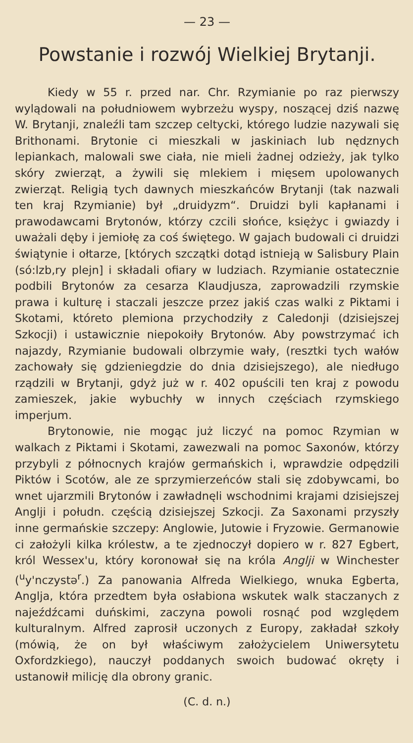— 23 —
Powstanie i rozwój Wielkiej Brytanji.
Kiedy w 55 r. przed nar. Chr. Rzymianie po raz pierwszy wylądowali na południowem wybrzeżu wyspy, noszącej dziś nazwę W. Brytanji, znaleźli tam szczep celtycki, którego ludzie nazywali się Brithonami. Brytonie ci mieszkali w jaskiniach lub nędznych lepiankach, malowali swe ciała, nie mieli żadnej odzieży, jak tylko skóry zwierząt, a żywili się mlekiem i mięsem upolowanych zwierząt. Religią tych dawnych mieszkańców Brytanji (tak nazwali ten kraj Rzymianie) był „druidyzm“. Druidzi byli kapłanami i prawodawcami Brytonów, którzy czcili słońce, księżyc i gwiazdy i uważali dęby i jemiołę za coś świętego. W gajach budowali ci druidzi świątynie i ołtarze, [których szczątki dotąd istnieją w Salisbury Plain (só:lzb,ry plejn] i składali ofiary w ludziach. Rzymianie ostatecznie podbili Brytonów za cesarza Klaudjusza, zaprowadzili rzymskie prawa i kulturę i staczali jeszcze przez jakiś czas walki z Piktami i Skotami, któreto plemiona przychodziły z Caledonji (dzisiejszej Szkocji) i ustawicznie niepokoiły Brytonów. Aby powstrzymać ich najazdy, Rzymianie budowali olbrzymie wały, (resztki tych wałów zachowały się gdzieniegdzie do dnia dzisiejszego), ale niedługo rządzili w Brytanji, gdyż już w r. 402 opuścili ten kraj z powodu zamieszek, jakie wybuchły w innych częściach rzymskiego imperjum.
Brytonowie, nie mogąc już liczyć na pomoc Rzymian w walkach z Piktami i Skotami, zawezwali na pomoc Saxonów, którzy przybyli z północnych krajów germańskich i, wprawdzie odpędzili Piktów i Scotów, ale ze sprzymierzeńców stali się zdobywcami, bo wnet ujarzmili Brytonów i zawładnęli wschodnimi krajami dzisiejszej Anglji i połudn. częścią dzisiejszej Szkocji. Za Saxonami przyszły inne germańskie szczepy: Anglowie, Jutowie i Fryzowie. Germanowie ci założyli kilka królestw, a te zjednoczył dopiero w r. 827 Egbert, król Wessex'u, który koronował się na króla Anglji w Winchester (<sup>u</sup>y'nczystə<sup>r</sup>.) Za panowania Alfreda Wielkiego, wnuka Egberta, Anglja, która przedtem była osłabiona wskutek walk staczanych z najeźdźcami duńskimi, zaczyna powoli rosnąć pod względem kulturalnym. Alfred zaprosił uczonych z Europy, zakładał szkoły (mówią, że on był właściwym założycielem Uniwersytetu Oxfordzkiego), nauczył poddanych swoich budować okręty i ustanowił milicję dla obrony granic.
(C. d. n.)